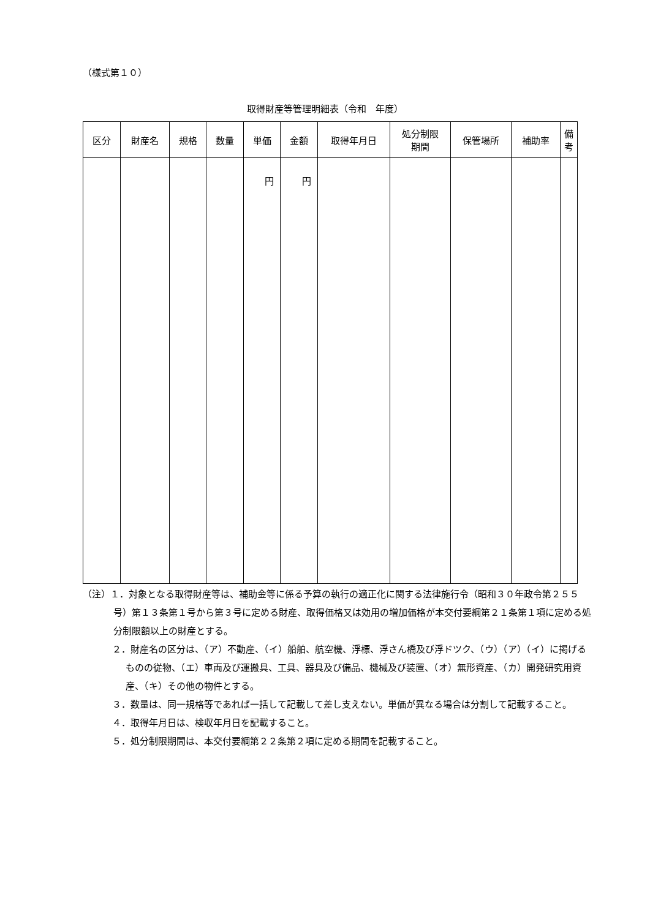（様式第１０）
取得財産等管理明細表（令和　年度）
| 区分 | 財産名 | 規格 | 数量 | 単価 | 金額 | 取得年月日 | 処分制限 期間 | 保管場所 | 補助率 | 備考 |
| --- | --- | --- | --- | --- | --- | --- | --- | --- | --- | --- |
| | | | | 円 | 円 | | | | | |
（注）１．対象となる取得財産等は、補助金等に係る予算の執行の適正化に関する法律施行令（昭和３０年政令第２５５号）第１３条第１号から第３号に定める財産、取得価格又は効用の増加価格が本交付要綱第２１条第１項に定める処分制限額以上の財産とする。
２．財産名の区分は、（ア）不動産、（イ）船舶、航空機、浮標、浮さん橋及び浮ドツク、（ウ）（ア）（イ）に掲げるものの従物、（エ）車両及び運搬具、工具、器具及び備品、機械及び装置、（オ）無形資産、（カ）開発研究用資産、（キ）その他の物件とする。
３．数量は、同一規格等であれば一括して記載して差し支えない。単価が異なる場合は分割して記載すること。
４．取得年月日は、検収年月日を記載すること。
５．処分制限期間は、本交付要綱第２２条第２項に定める期間を記載すること。